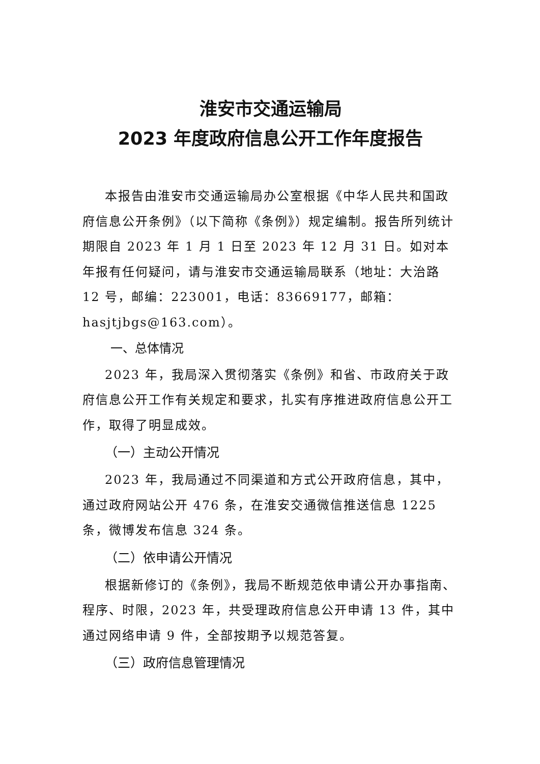淮安市交通运输局
2023 年度政府信息公开工作年度报告
本报告由淮安市交通运输局办公室根据《中华人民共和国政府信息公开条例》（以下简称《条例》）规定编制。报告所列统计期限自 2023 年 1 月 1 日至 2023 年 12 月 31 日。如对本年报有任何疑问，请与淮安市交通运输局联系（地址：大治路 12 号，邮编：223001，电话：83669177，邮箱：hasjtjbgs@163.com）。
一、总体情况
2023 年，我局深入贯彻落实《条例》和省、市政府关于政府信息公开工作有关规定和要求，扎实有序推进政府信息公开工作，取得了明显成效。
（一）主动公开情况
2023 年，我局通过不同渠道和方式公开政府信息，其中，通过政府网站公开 476 条，在淮安交通微信推送信息 1225 条，微博发布信息 324 条。
（二）依申请公开情况
根据新修订的《条例》，我局不断规范依申请公开办事指南、程序、时限，2023 年，共受理政府信息公开申请 13 件，其中通过网络申请 9 件，全部按期予以规范答复。
（三）政府信息管理情况